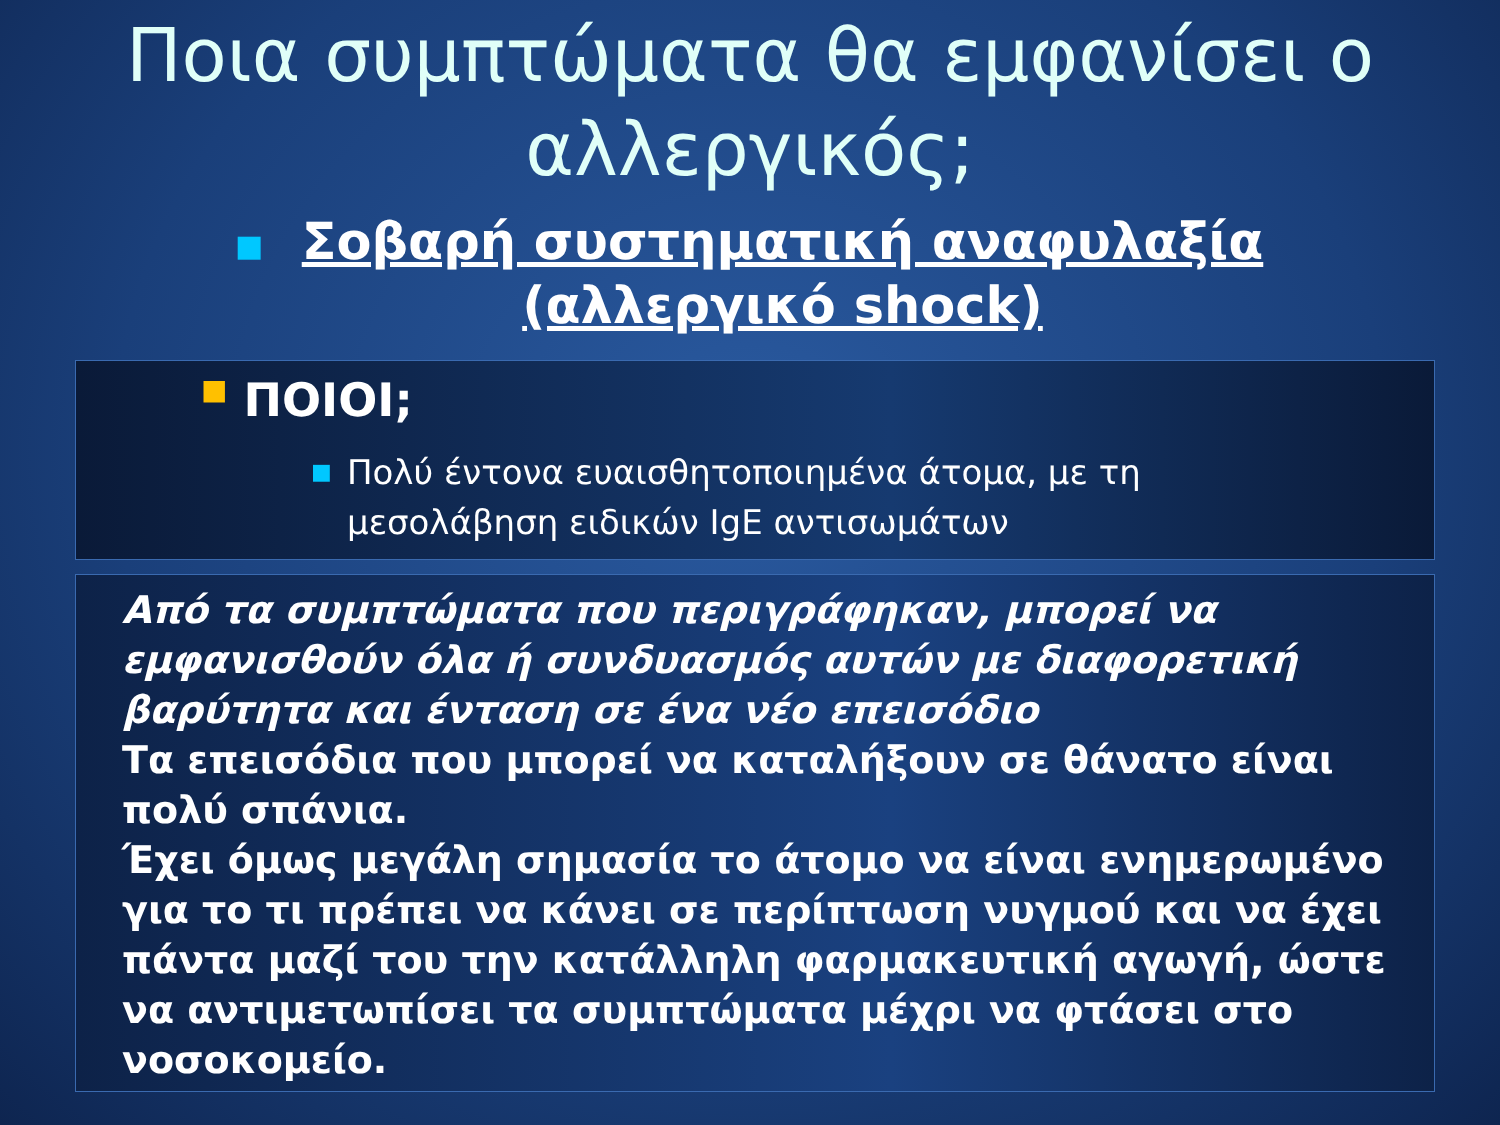Ποια συμπτώματα θα εμφανίσει ο
αλλεργικός;
■
Σοβαρή συστηματική αναφυλαξία (αλλεργικό shock)
■ ΠΟΙΟΙ;
■
Πολύ έντονα ευαισθητοποιημένα άτομα, με τη
μεσολάβηση ειδικών IgE αντισωμάτων
Από τα συμπτώματα που περιγράφηκαν, μπορεί να εμφανισθούν όλα ή συνδυασμός αυτών με διαφορετική βαρύτητα και ένταση σε ένα νέο επεισόδιο
Τα επεισόδια που μπορεί να καταλήξουν σε θάνατο είναι πολύ σπάνια.
Έχει όμως μεγάλη σημασία το άτομο να είναι ενημερωμένο για το τι πρέπει να κάνει σε περίπτωση νυγμού και να έχει πάντα μαζί του την κατάλληλη φαρμακευτική αγωγή, ώστε να αντιμετωπίσει τα συμπτώματα μέχρι να φτάσει στο νοσοκομείο.